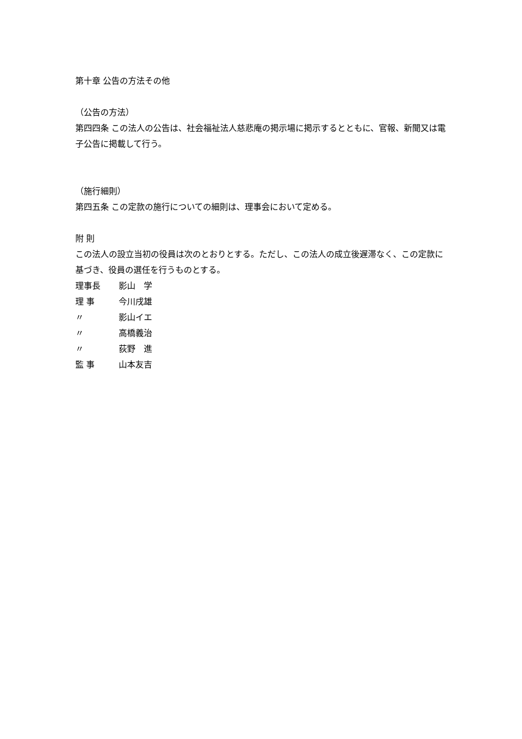第十章 公告の方法その他
（公告の方法）
第四四条 この法人の公告は、社会福祉法人慈悲庵の掲示場に掲示するとともに、官報、新聞又は電子公告に掲載して行う。
（施行細則）
第四五条 この定款の施行についての細則は、理事会において定める。
附 則
この法人の設立当初の役員は次のとおりとする。ただし、この法人の成立後遅滞なく、この定款に基づき、役員の選任を行うものとする。
理事長 影山　学
理 事 今川戌雄
〃 影山イエ
〃 高橋義治
〃 荻野　進
監 事 山本友吉